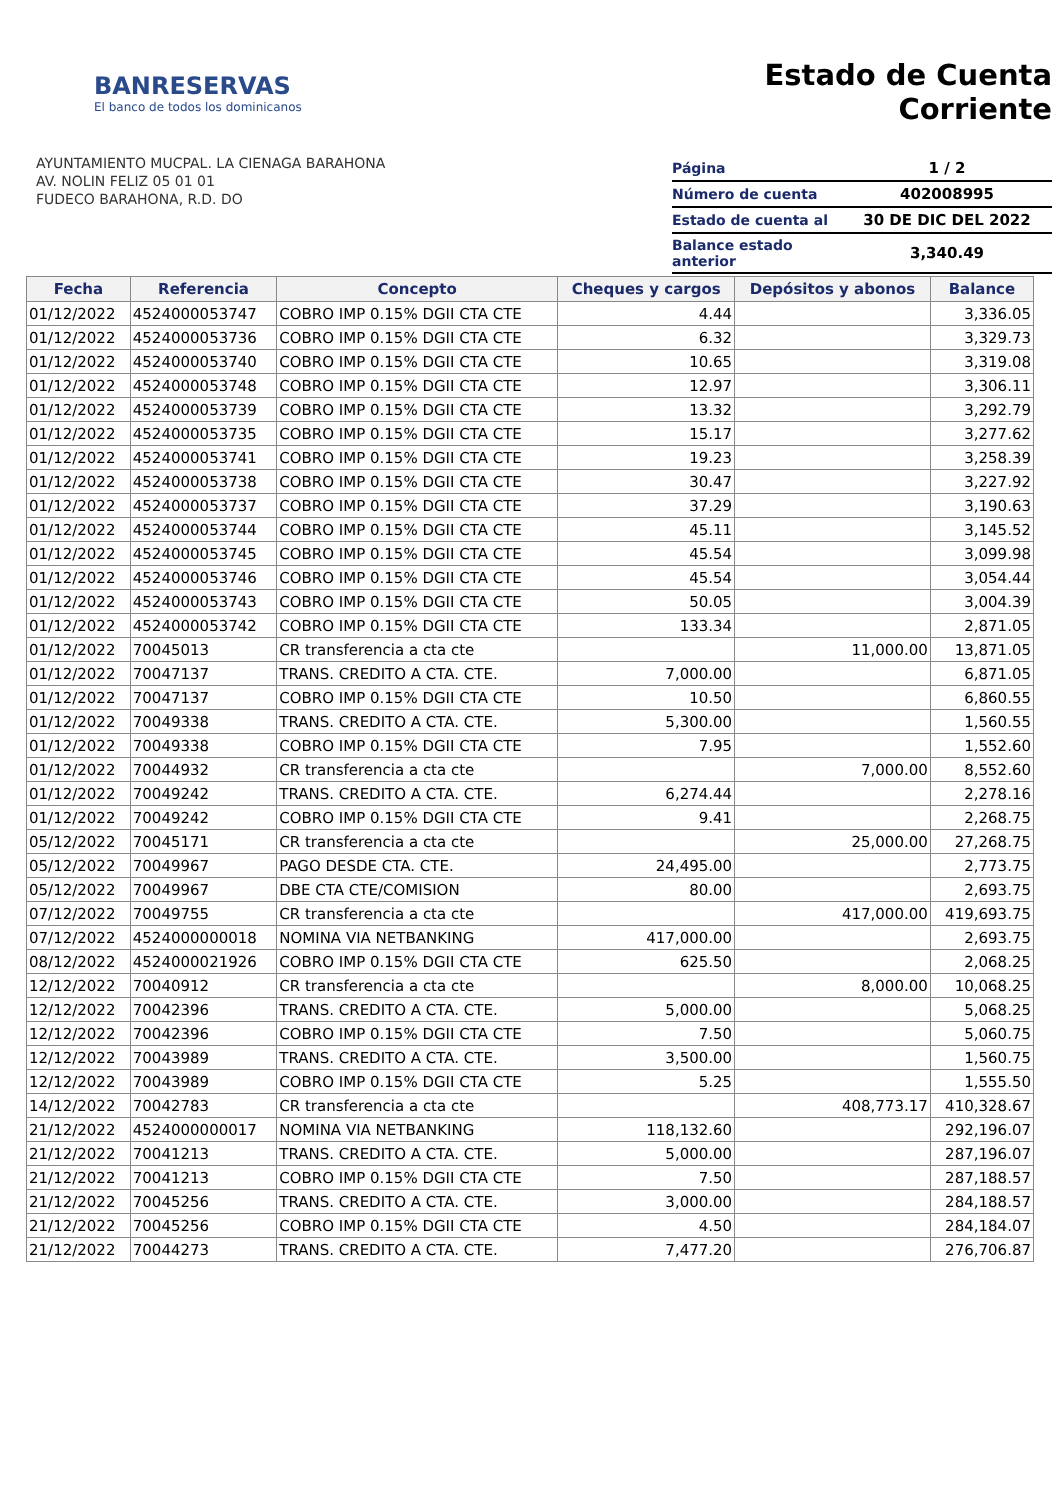BANRESERVAS
El banco de todos los dominicanos
AYUNTAMIENTO MUCPAL. LA CIENAGA BARAHONA
AV. NOLIN FELIZ 05 01 01
FUDECO BARAHONA, R.D. DO
Estado de Cuenta Corriente
| Página | 1 / 2 |
| Número de cuenta | 402008995 |
| Estado de cuenta al | 30 DE DIC DEL 2022 |
| Balance estado anterior | 3,340.49 |
| Fecha | Referencia | Concepto | Cheques y cargos | Depósitos y abonos | Balance |
| --- | --- | --- | --- | --- | --- |
| 01/12/2022 | 4524000053747 | COBRO IMP 0.15% DGII CTA CTE | 4.44 | | 3,336.05 |
| 01/12/2022 | 4524000053736 | COBRO IMP 0.15% DGII CTA CTE | 6.32 | | 3,329.73 |
| 01/12/2022 | 4524000053740 | COBRO IMP 0.15% DGII CTA CTE | 10.65 | | 3,319.08 |
| 01/12/2022 | 4524000053748 | COBRO IMP 0.15% DGII CTA CTE | 12.97 | | 3,306.11 |
| 01/12/2022 | 4524000053739 | COBRO IMP 0.15% DGII CTA CTE | 13.32 | | 3,292.79 |
| 01/12/2022 | 4524000053735 | COBRO IMP 0.15% DGII CTA CTE | 15.17 | | 3,277.62 |
| 01/12/2022 | 4524000053741 | COBRO IMP 0.15% DGII CTA CTE | 19.23 | | 3,258.39 |
| 01/12/2022 | 4524000053738 | COBRO IMP 0.15% DGII CTA CTE | 30.47 | | 3,227.92 |
| 01/12/2022 | 4524000053737 | COBRO IMP 0.15% DGII CTA CTE | 37.29 | | 3,190.63 |
| 01/12/2022 | 4524000053744 | COBRO IMP 0.15% DGII CTA CTE | 45.11 | | 3,145.52 |
| 01/12/2022 | 4524000053745 | COBRO IMP 0.15% DGII CTA CTE | 45.54 | | 3,099.98 |
| 01/12/2022 | 4524000053746 | COBRO IMP 0.15% DGII CTA CTE | 45.54 | | 3,054.44 |
| 01/12/2022 | 4524000053743 | COBRO IMP 0.15% DGII CTA CTE | 50.05 | | 3,004.39 |
| 01/12/2022 | 4524000053742 | COBRO IMP 0.15% DGII CTA CTE | 133.34 | | 2,871.05 |
| 01/12/2022 | 70045013 | CR transferencia a cta cte | | 11,000.00 | 13,871.05 |
| 01/12/2022 | 70047137 | TRANS. CREDITO A CTA. CTE. | 7,000.00 | | 6,871.05 |
| 01/12/2022 | 70047137 | COBRO IMP 0.15% DGII CTA CTE | 10.50 | | 6,860.55 |
| 01/12/2022 | 70049338 | TRANS. CREDITO A CTA. CTE. | 5,300.00 | | 1,560.55 |
| 01/12/2022 | 70049338 | COBRO IMP 0.15% DGII CTA CTE | 7.95 | | 1,552.60 |
| 01/12/2022 | 70044932 | CR transferencia a cta cte | | 7,000.00 | 8,552.60 |
| 01/12/2022 | 70049242 | TRANS. CREDITO A CTA. CTE. | 6,274.44 | | 2,278.16 |
| 01/12/2022 | 70049242 | COBRO IMP 0.15% DGII CTA CTE | 9.41 | | 2,268.75 |
| 05/12/2022 | 70045171 | CR transferencia a cta cte | | 25,000.00 | 27,268.75 |
| 05/12/2022 | 70049967 | PAGO DESDE CTA. CTE. | 24,495.00 | | 2,773.75 |
| 05/12/2022 | 70049967 | DBE CTA CTE/COMISION | 80.00 | | 2,693.75 |
| 07/12/2022 | 70049755 | CR transferencia a cta cte | | 417,000.00 | 419,693.75 |
| 07/12/2022 | 4524000000018 | NOMINA VIA NETBANKING | 417,000.00 | | 2,693.75 |
| 08/12/2022 | 4524000021926 | COBRO IMP 0.15% DGII CTA CTE | 625.50 | | 2,068.25 |
| 12/12/2022 | 70040912 | CR transferencia a cta cte | | 8,000.00 | 10,068.25 |
| 12/12/2022 | 70042396 | TRANS. CREDITO A CTA. CTE. | 5,000.00 | | 5,068.25 |
| 12/12/2022 | 70042396 | COBRO IMP 0.15% DGII CTA CTE | 7.50 | | 5,060.75 |
| 12/12/2022 | 70043989 | TRANS. CREDITO A CTA. CTE. | 3,500.00 | | 1,560.75 |
| 12/12/2022 | 70043989 | COBRO IMP 0.15% DGII CTA CTE | 5.25 | | 1,555.50 |
| 14/12/2022 | 70042783 | CR transferencia a cta cte | | 408,773.17 | 410,328.67 |
| 21/12/2022 | 4524000000017 | NOMINA VIA NETBANKING | 118,132.60 | | 292,196.07 |
| 21/12/2022 | 70041213 | TRANS. CREDITO A CTA. CTE. | 5,000.00 | | 287,196.07 |
| 21/12/2022 | 70041213 | COBRO IMP 0.15% DGII CTA CTE | 7.50 | | 287,188.57 |
| 21/12/2022 | 70045256 | TRANS. CREDITO A CTA. CTE. | 3,000.00 | | 284,188.57 |
| 21/12/2022 | 70045256 | COBRO IMP 0.15% DGII CTA CTE | 4.50 | | 284,184.07 |
| 21/12/2022 | 70044273 | TRANS. CREDITO A CTA. CTE. | 7,477.20 | | 276,706.87 |